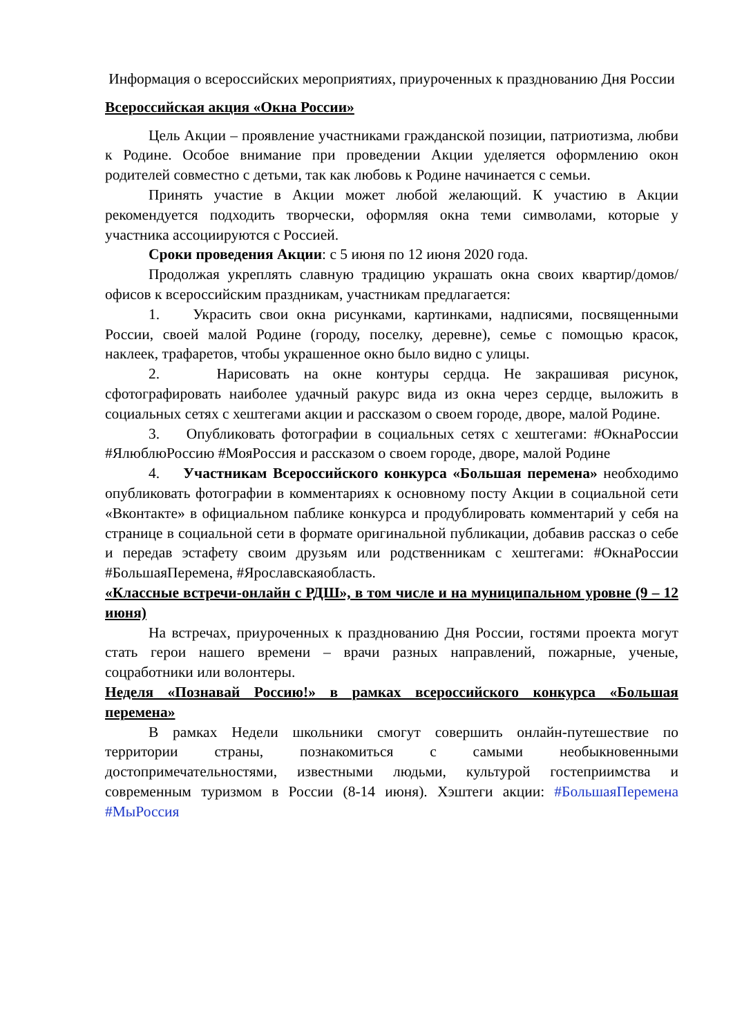Информация о всероссийских мероприятиях, приуроченных к празднованию Дня России
Всероссийская акция «Окна России»
Цель Акции – проявление участниками гражданской позиции, патриотизма, любви к Родине. Особое внимание при проведении Акции уделяется оформлению окон родителей совместно с детьми, так как любовь к Родине начинается с семьи.
Принять участие в Акции может любой желающий. К участию в Акции рекомендуется подходить творчески, оформляя окна теми символами, которые у участника ассоциируются с Россией.
Сроки проведения Акции: с 5 июня по 12 июня 2020 года.
Продолжая укреплять славную традицию украшать окна своих квартир/домов/офисов к всероссийским праздникам, участникам предлагается:
1. Украсить свои окна рисунками, картинками, надписями, посвященными России, своей малой Родине (городу, поселку, деревне), семье с помощью красок, наклеек, трафаретов, чтобы украшенное окно было видно с улицы.
2. Нарисовать на окне контуры сердца. Не закрашивая рисунок, сфотографировать наиболее удачный ракурс вида из окна через сердце, выложить в социальных сетях с хештегами акции и рассказом о своем городе, дворе, малой Родине.
3. Опубликовать фотографии в социальных сетях с хештегами: #ОкнаРоссии #ЯлюблюРоссию #МояРоссия и рассказом о своем городе, дворе, малой Родине
4. Участникам Всероссийского конкурса «Большая перемена» необходимо опубликовать фотографии в комментариях к основному посту Акции в социальной сети «Вконтакте» в официальном паблике конкурса и продублировать комментарий у себя на странице в социальной сети в формате оригинальной публикации, добавив рассказ о себе и передав эстафету своим друзьям или родственникам с хештегами: #ОкнаРоссии #БольшаяПеремена, #Ярославскаяобласть.
«Классные встречи-онлайн с РДШ», в том числе и на муниципальном уровне (9 – 12 июня)
На встречах, приуроченных к празднованию Дня России, гостями проекта могут стать герои нашего времени – врачи разных направлений, пожарные, ученые, соцработники или волонтеры.
Неделя «Познавай Россию!» в рамках всероссийского конкурса «Большая перемена»
В рамках Недели школьники смогут совершить онлайн-путешествие по территории страны, познакомиться с самыми необыкновенными достопримечательностями, известными людьми, культурой гостеприимства и современным туризмом в России (8-14 июня). Хэштеги акции: #БольшаяПеремена #МыРоссия